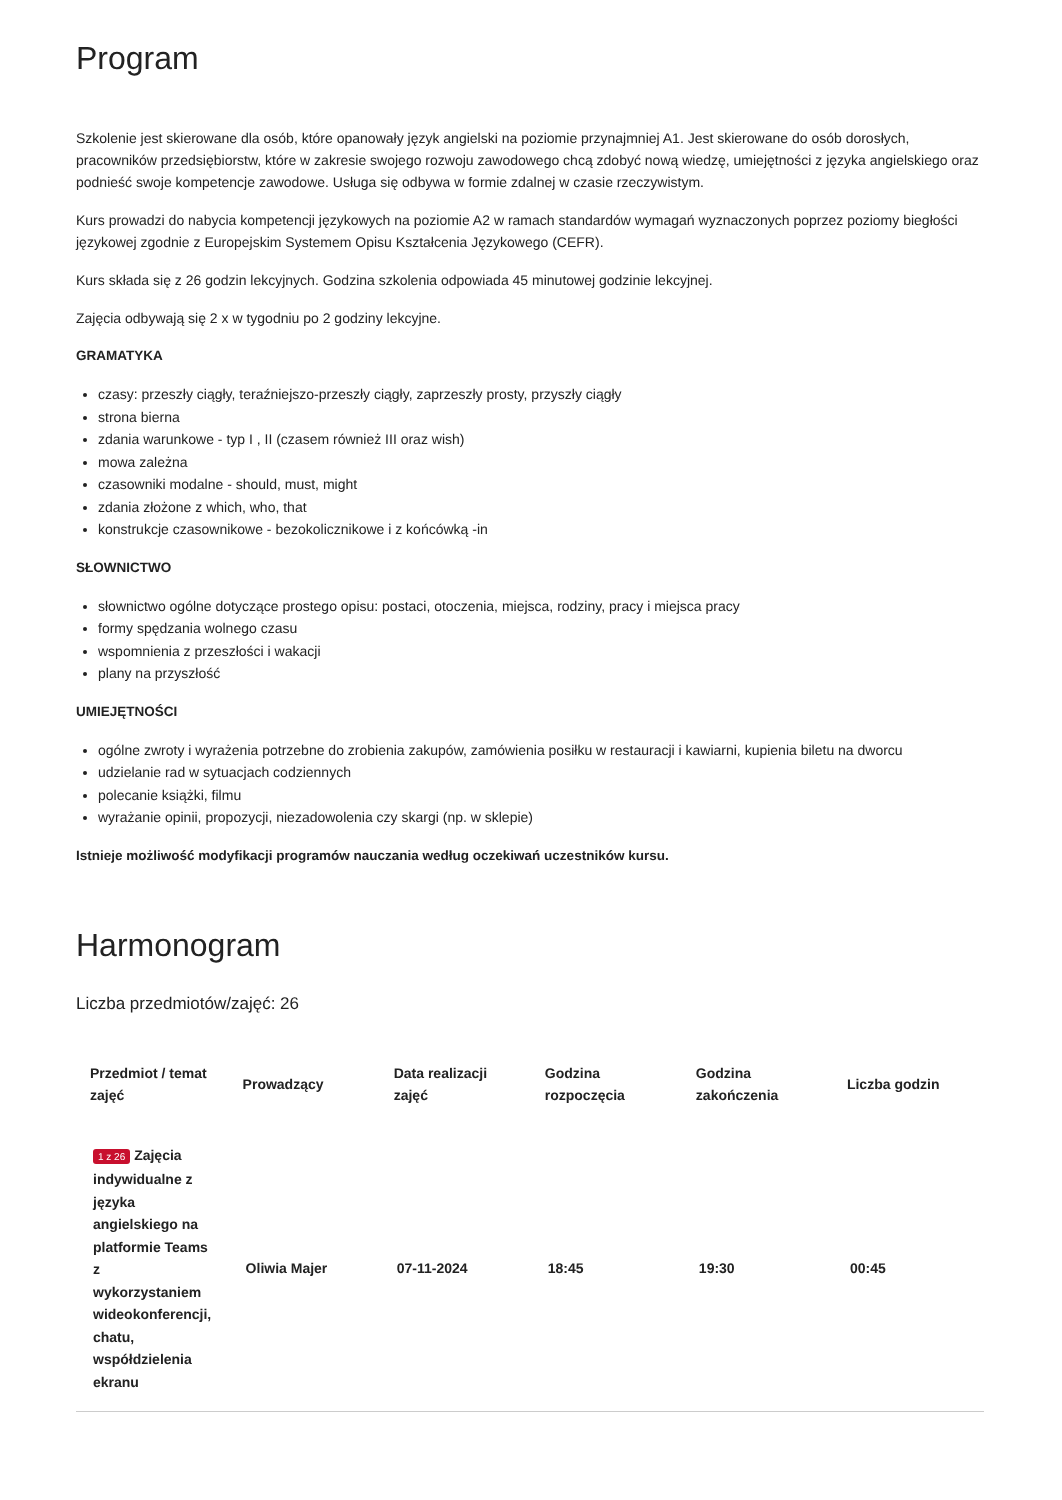Program
Szkolenie jest skierowane dla osób, które opanowały język angielski na poziomie przynajmniej A1. Jest skierowane do osób dorosłych, pracowników przedsiębiorstw, które w zakresie swojego rozwoju zawodowego chcą zdobyć nową wiedzę, umiejętności z języka angielskiego oraz podnieść swoje kompetencje zawodowe. Usługa się odbywa w formie zdalnej w czasie rzeczywistym.
Kurs prowadzi do nabycia kompetencji językowych na poziomie A2 w ramach standardów wymagań wyznaczonych poprzez poziomy biegłości językowej zgodnie z Europejskim Systemem Opisu Kształcenia Językowego (CEFR).
Kurs składa się z 26 godzin lekcyjnych. Godzina szkolenia odpowiada 45 minutowej godzinie lekcyjnej.
Zajęcia odbywają się 2 x w tygodniu po 2 godziny lekcyjne.
GRAMATYKA
czasy: przeszły ciągły, teraźniejszo-przeszły ciągły, zaprzeszły prosty, przyszły ciągły
strona bierna
zdania warunkowe - typ I , II (czasem również III oraz wish)
mowa zależna
czasowniki modalne - should, must, might
zdania złożone z which, who, that
konstrukcje czasownikowe - bezokolicznikowe i z końcówką -in
SŁOWNICTWO
słownictwo ogólne dotyczące prostego opisu: postaci, otoczenia, miejsca, rodziny, pracy i miejsca pracy
formy spędzania wolnego czasu
wspomnienia z przeszłości i wakacji
plany na przyszłość
UMIEJĘTNOŚCI
ogólne zwroty i wyrażenia potrzebne do zrobienia zakupów, zamówienia posiłku w restauracji i kawiarni, kupienia biletu na dworcu
udzielanie rad w sytuacjach codziennych
polecanie książki, filmu
wyrażanie opinii, propozycji, niezadowolenia czy skargi (np. w sklepie)
Istnieje możliwość modyfikacji programów nauczania według oczekiwań uczestników kursu.
Harmonogram
Liczba przedmiotów/zajęć: 26
| Przedmiot / temat zajęć | Prowadzący | Data realizacji zajęć | Godzina rozpoczęcia | Godzina zakończenia | Liczba godzin |
| --- | --- | --- | --- | --- | --- |
| 1 z 26 Zajęcia indywidualne z języka angielskiego na platformie Teams z wykorzystaniem wideokonferencji, chatu, współdzielenia ekranu | Oliwia Majer | 07-11-2024 | 18:45 | 19:30 | 00:45 |